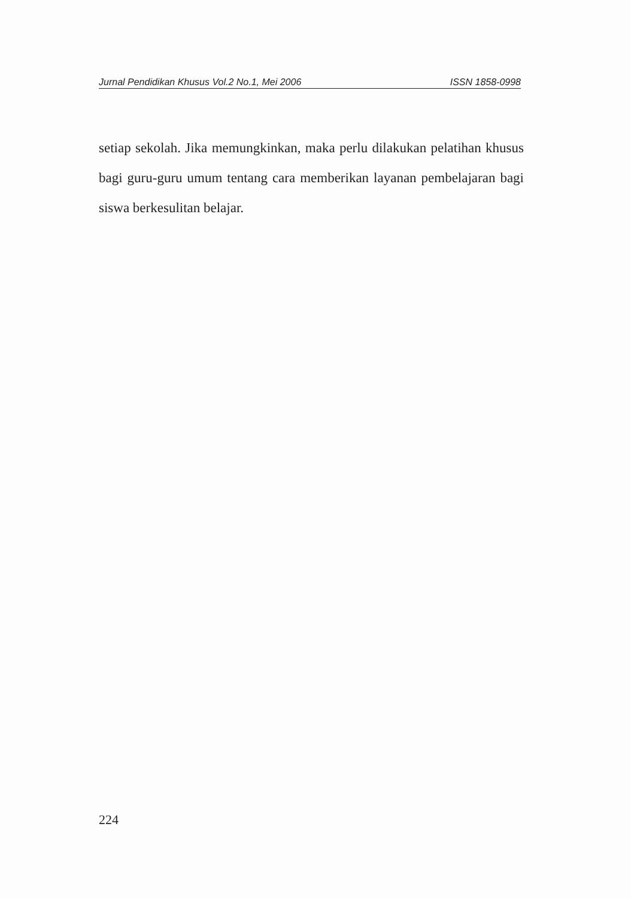Jurnal Pendidikan Khusus Vol.2 No.1, Mei 2006 ISSN 1858-0998
setiap sekolah. Jika memungkinkan, maka perlu dilakukan pelatihan khusus bagi guru-guru umum tentang cara memberikan layanan pembelajaran bagi siswa berkesulitan belajar.
224